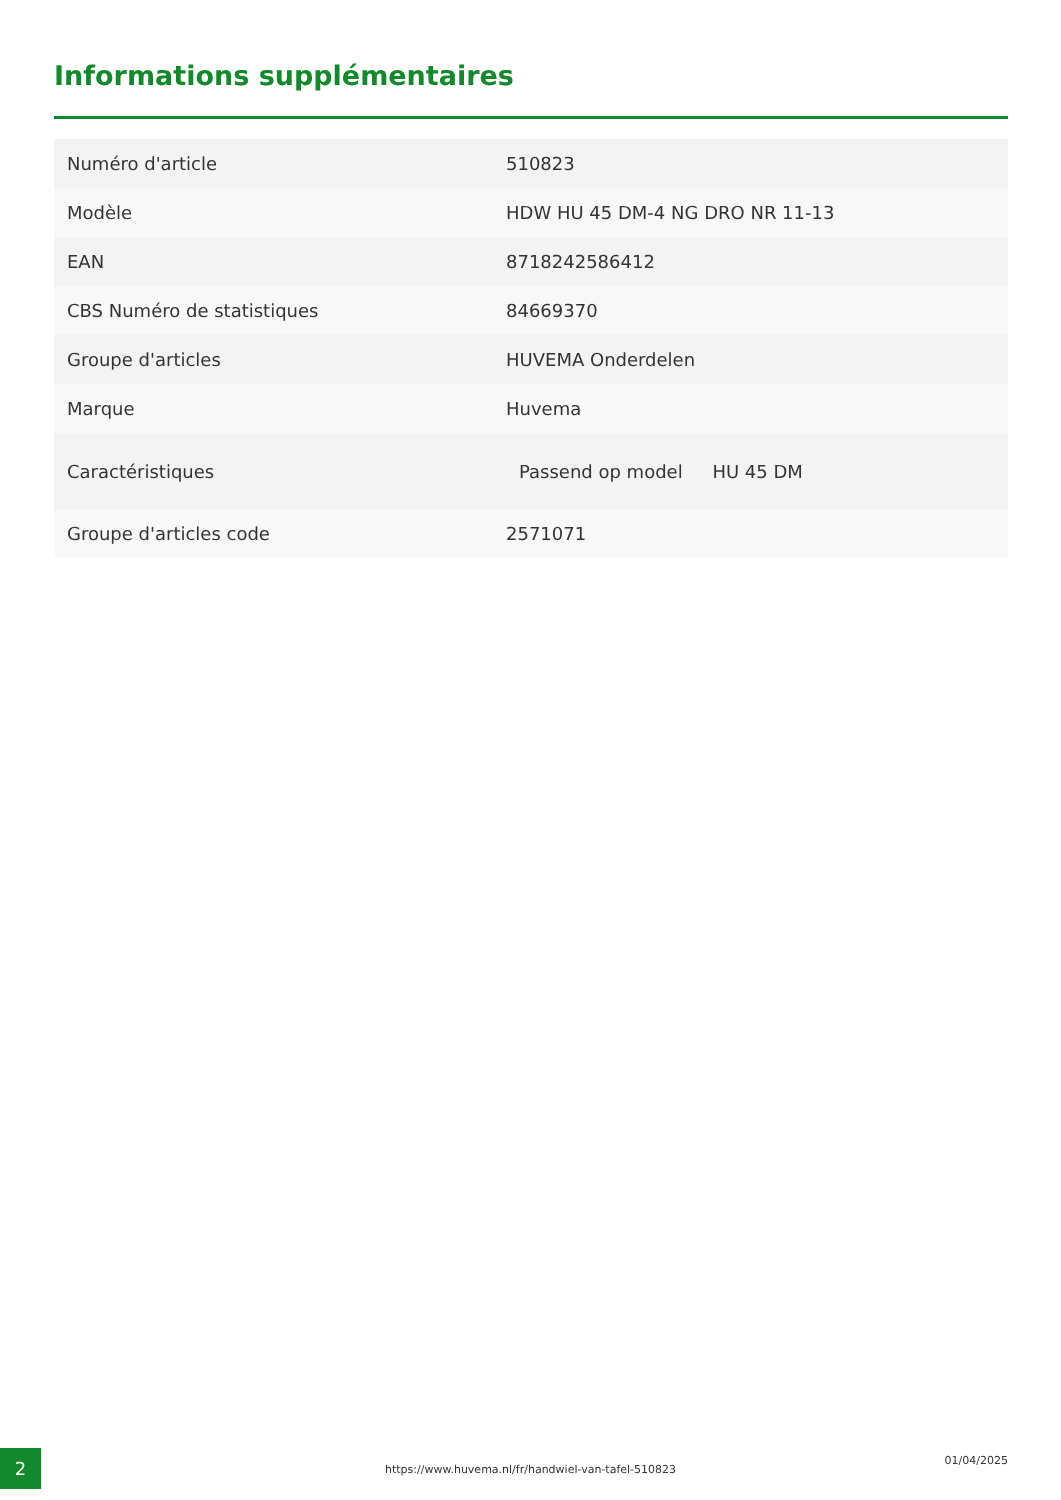Informations supplémentaires
| Numéro d'article | 510823 |
| Modèle | HDW HU 45 DM-4 NG DRO NR 11-13 |
| EAN | 8718242586412 |
| CBS Numéro de statistiques | 84669370 |
| Groupe d'articles | HUVEMA Onderdelen |
| Marque | Huvema |
| Caractéristiques | Passend op model HU 45 DM |
| Groupe d'articles code | 2571071 |
2
https://www.huvema.nl/fr/handwiel-van-tafel-510823
01/04/2025